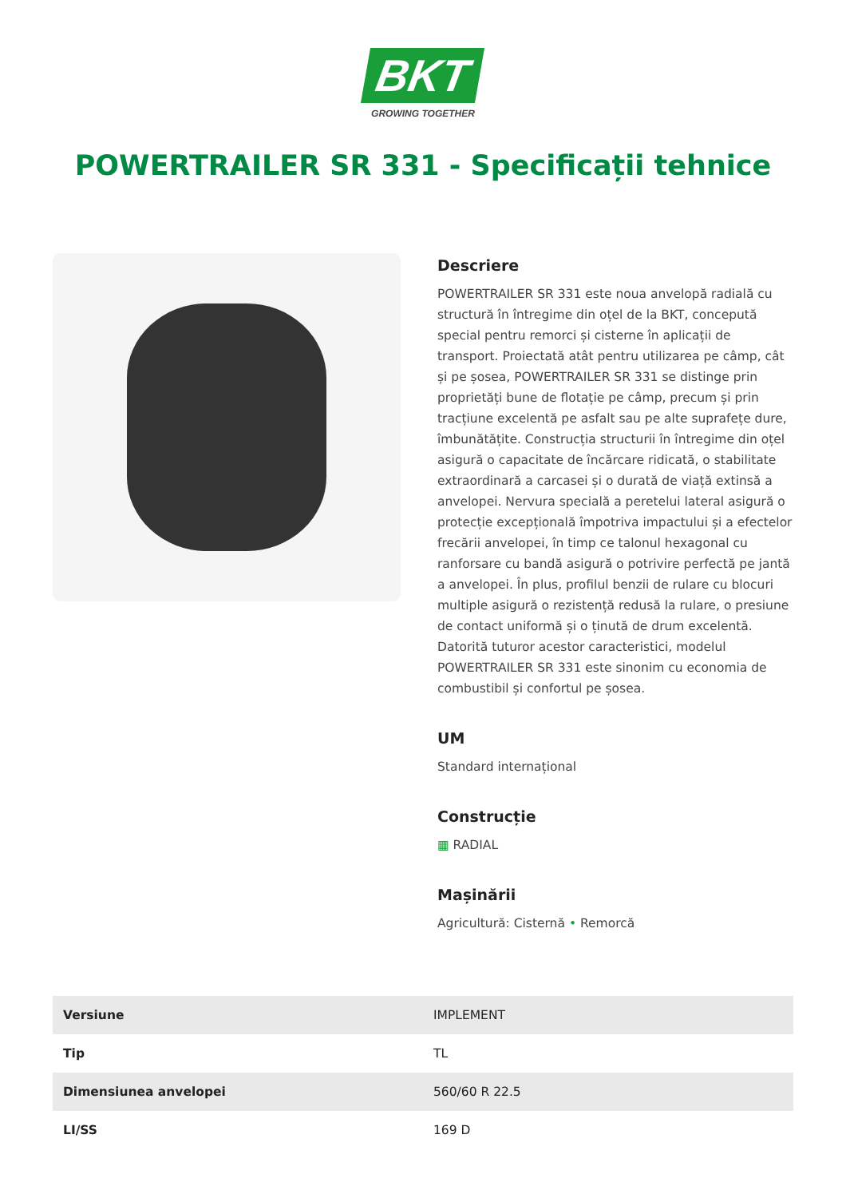BKT
GROWING TOGETHER
POWERTRAILER SR 331 - Specificații tehnice
Descriere
POWERTRAILER SR 331 este noua anvelopă radială cu structură în întregime din oțel de la BKT, concepută special pentru remorci și cisterne în aplicații de transport. Proiectată atât pentru utilizarea pe câmp, cât și pe șosea, POWERTRAILER SR 331 se distinge prin proprietăți bune de flotație pe câmp, precum și prin tracțiune excelentă pe asfalt sau pe alte suprafețe dure, îmbunătățite. Construcția structurii în întregime din oțel asigură o capacitate de încărcare ridicată, o stabilitate extraordinară a carcasei și o durată de viață extinsă a anvelopei. Nervura specială a peretelui lateral asigură o protecție excepțională împotriva impactului și a efectelor frecării anvelopei, în timp ce talonul hexagonal cu ranforsare cu bandă asigură o potrivire perfectă pe jantă a anvelopei. În plus, profilul benzii de rulare cu blocuri multiple asigură o rezistență redusă la rulare, o presiune de contact uniformă și o ținută de drum excelentă. Datorită tuturor acestor caracteristici, modelul POWERTRAILER SR 331 este sinonim cu economia de combustibil și confortul pe șosea.
UM
Standard internațional
Construcție
▦ RADIAL
Mașinării
Agricultură: Cisternă • Remorcă
| Versiune | IMPLEMENT |
| Tip | TL |
| Dimensiunea anvelopei | 560/60 R 22.5 |
| LI/SS | 169 D |